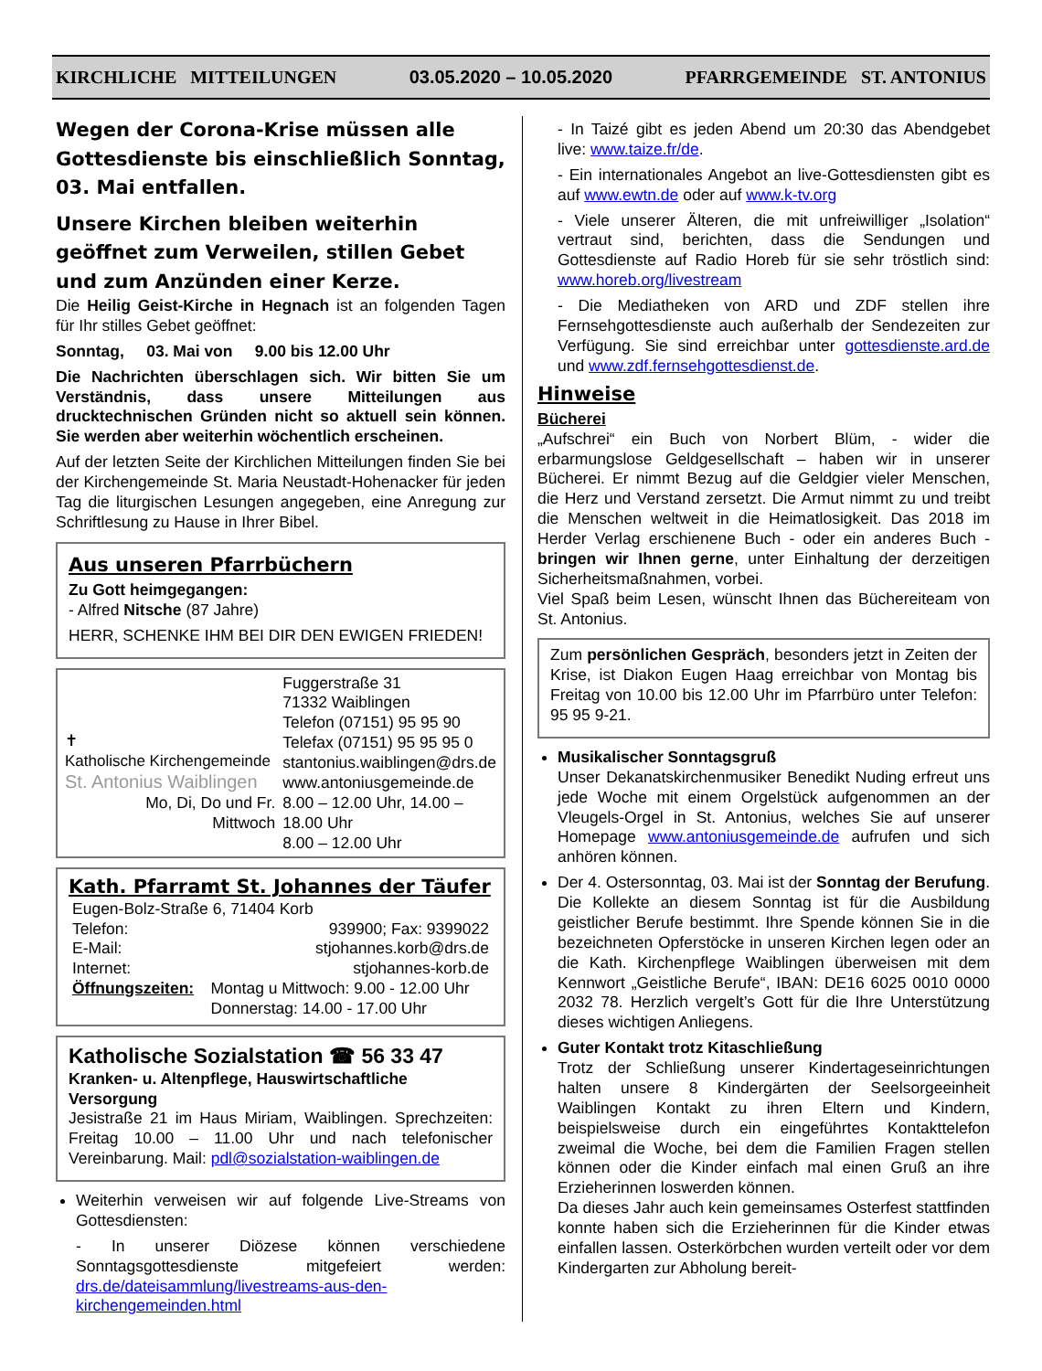KIRCHLICHE MITTEILUNGEN 03.05.2020 – 10.05.2020 PFARRGEMEINDE ST. ANTONIUS
Wegen der Corona-Krise müssen alle Gottesdienste bis einschließlich Sonntag, 03. Mai entfallen.
Unsere Kirchen bleiben weiterhin geöffnet zum Verweilen, stillen Gebet und zum Anzünden einer Kerze.
Die Heilig Geist-Kirche in Hegnach ist an folgenden Tagen für Ihr stilles Gebet geöffnet:
Sonntag, 03. Mai von 9.00 bis 12.00 Uhr
Die Nachrichten überschlagen sich. Wir bitten Sie um Verständnis, dass unsere Mitteilungen aus drucktechnischen Gründen nicht so aktuell sein können. Sie werden aber weiterhin wöchentlich erscheinen.
Auf der letzten Seite der Kirchlichen Mitteilungen finden Sie bei der Kirchengemeinde St. Maria Neustadt-Hohenacker für jeden Tag die liturgischen Lesungen angegeben, eine Anregung zur Schriftlesung zu Hause in Ihrer Bibel.
Aus unseren Pfarrbüchern
Zu Gott heimgegangen:
- Alfred Nitsche (87 Jahre)
HERR, SCHENKE IHM BEI DIR DEN EWIGEN FRIEDEN!
| ✝ Katholische Kirchengemeinde St. Antonius Waiblingen | Fuggerstraße 31 71332 Waiblingen |
| | Telefon (07151) 95 95 90 Telefax (07151) 95 95 95 0 |
| | stantonius.waiblingen@drs.de www.antoniusgemeinde.de |
| Mo, Di, Do und Fr. Mittwoch | 8.00 – 12.00 Uhr, 14.00 – 18.00 Uhr 8.00 – 12.00 Uhr |
Kath. Pfarramt St. Johannes der Täufer
| Eugen-Bolz-Straße 6, 71404 Korb | |
| Telefon: | 939900; Fax: 9399022 |
| E-Mail: | stjohannes.korb@drs.de |
| Internet: | stjohannes-korb.de |
| Öffnungszeiten: | Montag u Mittwoch: 9.00 - 12.00 Uhr Donnerstag: 14.00 - 17.00 Uhr |
Katholische Sozialstation ☎ 56 33 47
Kranken- u. Altenpflege, Hauswirtschaftliche Versorgung
Jesistraße 21 im Haus Miriam, Waiblingen. Sprechzeiten: Freitag 10.00 – 11.00 Uhr und nach telefonischer Vereinbarung. Mail: pdl@sozialstation-waiblingen.de
Weiterhin verweisen wir auf folgende Live-Streams von Gottesdiensten:
- In unserer Diözese können verschiedene Sonntagsgottesdienste mitgefeiert werden: drs.de/dateisammlung/livestreams-aus-den-kirchengemeinden.html
- In Taizé gibt es jeden Abend um 20:30 das Abendgebet live: www.taize.fr/de.
- Ein internationales Angebot an live-Gottesdiensten gibt es auf www.ewtn.de oder auf www.k-tv.org
- Viele unserer Älteren, die mit unfreiwilliger „Isolation“ vertraut sind, berichten, dass die Sendungen und Gottesdienste auf Radio Horeb für sie sehr tröstlich sind: www.horeb.org/livestream
- Die Mediatheken von ARD und ZDF stellen ihre Fernsehgottesdienste auch außerhalb der Sendezeiten zur Verfügung. Sie sind erreichbar unter gottesdienste.ard.de und www.zdf.fernsehgottesdienst.de.
Hinweise
Bücherei
„Aufschrei“ ein Buch von Norbert Blüm, - wider die erbarmungslose Geldgesellschaft – haben wir in unserer Bücherei. Er nimmt Bezug auf die Geldgier vieler Menschen, die Herz und Verstand zersetzt. Die Armut nimmt zu und treibt die Menschen weltweit in die Heimatlosigkeit. Das 2018 im Herder Verlag erschienene Buch - oder ein anderes Buch - bringen wir Ihnen gerne, unter Einhaltung der derzeitigen Sicherheitsmaßnahmen, vorbei.
Viel Spaß beim Lesen, wünscht Ihnen das Büchereiteam von St. Antonius.
Zum persönlichen Gespräch, besonders jetzt in Zeiten der Krise, ist Diakon Eugen Haag erreichbar von Montag bis Freitag von 10.00 bis 12.00 Uhr im Pfarrbüro unter Telefon: 95 95 9-21.
Musikalischer Sonntagsgruß
Unser Dekanatskirchenmusiker Benedikt Nuding erfreut uns jede Woche mit einem Orgelstück aufgenommen an der Vleugels-Orgel in St. Antonius, welches Sie auf unserer Homepage www.antoniusgemeinde.de aufrufen und sich anhören können.
Der 4. Ostersonntag, 03. Mai ist der Sonntag der Berufung. Die Kollekte an diesem Sonntag ist für die Ausbildung geistlicher Berufe bestimmt. Ihre Spende können Sie in die bezeichneten Opferstöcke in unseren Kirchen legen oder an die Kath. Kirchenpflege Waiblingen überweisen mit dem Kennwort „Geistliche Berufe“, IBAN: DE16 6025 0010 0000 2032 78. Herzlich vergelt’s Gott für die Ihre Unterstützung dieses wichtigen Anliegens.
Guter Kontakt trotz Kitaschließung
Trotz der Schließung unserer Kindertageseinrichtungen halten unsere 8 Kindergärten der Seelsorgeeinheit Waiblingen Kontakt zu ihren Eltern und Kindern, beispielsweise durch ein eingeführtes Kontakttelefon zweimal die Woche, bei dem die Familien Fragen stellen können oder die Kinder einfach mal einen Gruß an ihre Erzieherinnen loswerden können.
Da dieses Jahr auch kein gemeinsames Osterfest stattfinden konnte haben sich die Erzieherinnen für die Kinder etwas einfallen lassen. Osterkörbchen wurden verteilt oder vor dem Kindergarten zur Abholung bereit-